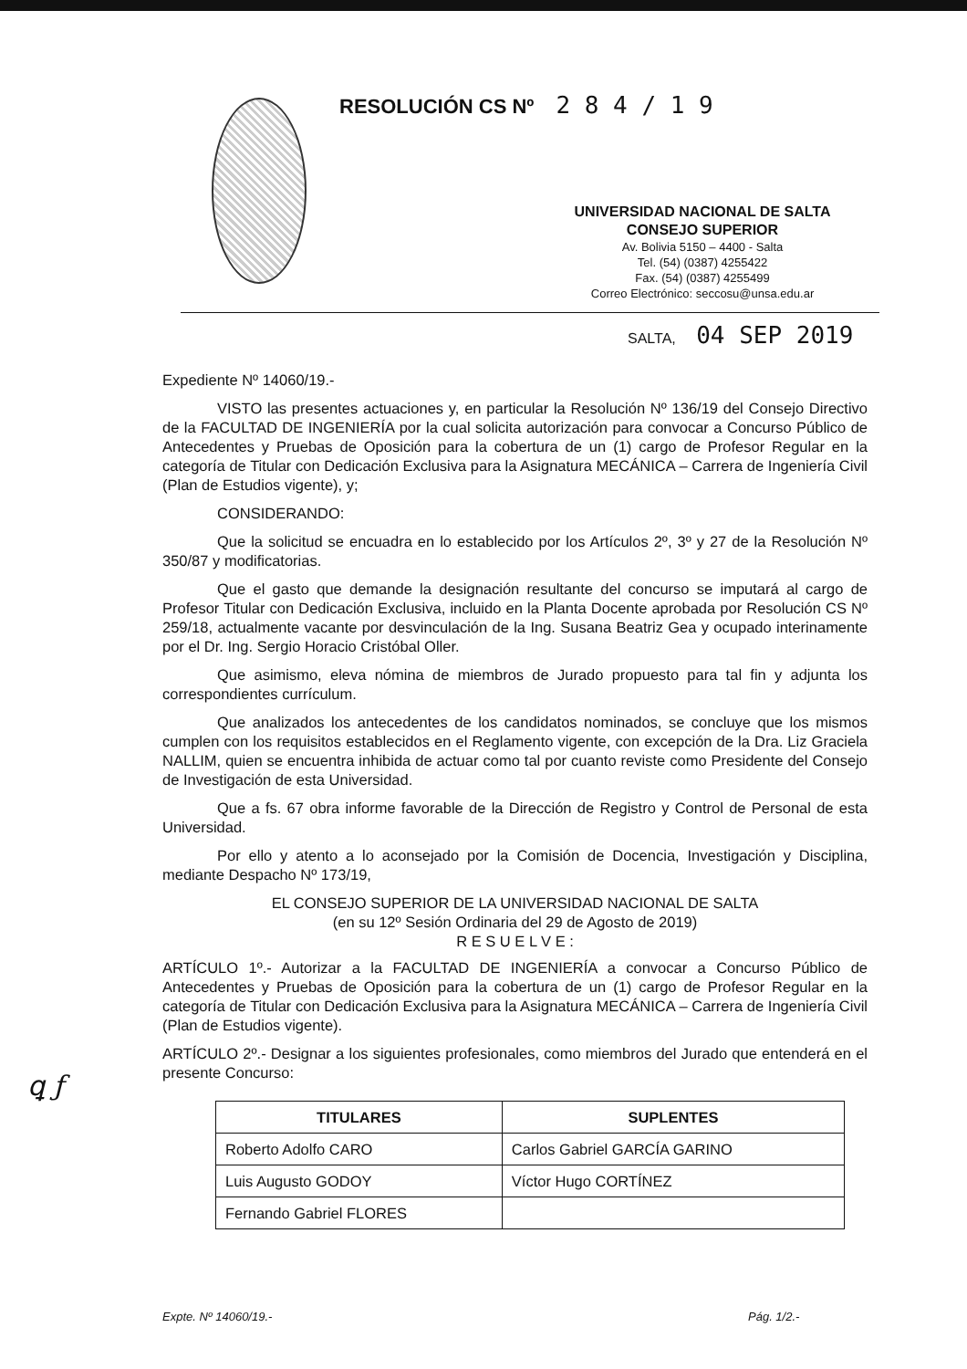RESOLUCIÓN CS Nº 2 8 4 / 1 9
UNIVERSIDAD NACIONAL DE SALTA
CONSEJO SUPERIOR
Av. Bolivia 5150 – 4400 - Salta
Tel. (54) (0387) 4255422
Fax. (54) (0387) 4255499
Correo Electrónico: seccosu@unsa.edu.ar
SALTA, 04 SEP 2019
Expediente Nº 14060/19.-
VISTO las presentes actuaciones y, en particular la Resolución Nº 136/19 del Consejo Directivo de la FACULTAD DE INGENIERÍA por la cual solicita autorización para convocar a Concurso Público de Antecedentes y Pruebas de Oposición para la cobertura de un (1) cargo de Profesor Regular en la categoría de Titular con Dedicación Exclusiva para la Asignatura MECÁNICA – Carrera de Ingeniería Civil (Plan de Estudios vigente), y;
CONSIDERANDO:
Que la solicitud se encuadra en lo establecido por los Artículos 2º, 3º y 27 de la Resolución Nº 350/87 y modificatorias.
Que el gasto que demande la designación resultante del concurso se imputará al cargo de Profesor Titular con Dedicación Exclusiva, incluido en la Planta Docente aprobada por Resolución CS Nº 259/18, actualmente vacante por desvinculación de la Ing. Susana Beatriz Gea y ocupado interinamente por el Dr. Ing. Sergio Horacio Cristóbal Oller.
Que asimismo, eleva nómina de miembros de Jurado propuesto para tal fin y adjunta los correspondientes currículum.
Que analizados los antecedentes de los candidatos nominados, se concluye que los mismos cumplen con los requisitos establecidos en el Reglamento vigente, con excepción de la Dra. Liz Graciela NALLIM, quien se encuentra inhibida de actuar como tal por cuanto reviste como Presidente del Consejo de Investigación de esta Universidad.
Que a fs. 67 obra informe favorable de la Dirección de Registro y Control de Personal de esta Universidad.
Por ello y atento a lo aconsejado por la Comisión de Docencia, Investigación y Disciplina, mediante Despacho Nº 173/19,
EL CONSEJO SUPERIOR DE LA UNIVERSIDAD NACIONAL DE SALTA
(en su 12º Sesión Ordinaria del 29 de Agosto de 2019)
R E S U E L V E :
ARTÍCULO 1º.- Autorizar a la FACULTAD DE INGENIERÍA a convocar a Concurso Público de Antecedentes y Pruebas de Oposición para la cobertura de un (1) cargo de Profesor Regular en la categoría de Titular con Dedicación Exclusiva para la Asignatura MECÁNICA – Carrera de Ingeniería Civil (Plan de Estudios vigente).
ARTÍCULO 2º.- Designar a los siguientes profesionales, como miembros del Jurado que entenderá en el presente Concurso:
| TITULARES | SUPLENTES |
| --- | --- |
| Roberto Adolfo CARO | Carlos Gabriel GARCÍA GARINO |
| Luis Augusto GODOY | Víctor Hugo CORTÍNEZ |
| Fernando Gabriel FLORES | |
ꝗ ƒ
Expte. Nº 14060/19.- Pág. 1/2.-